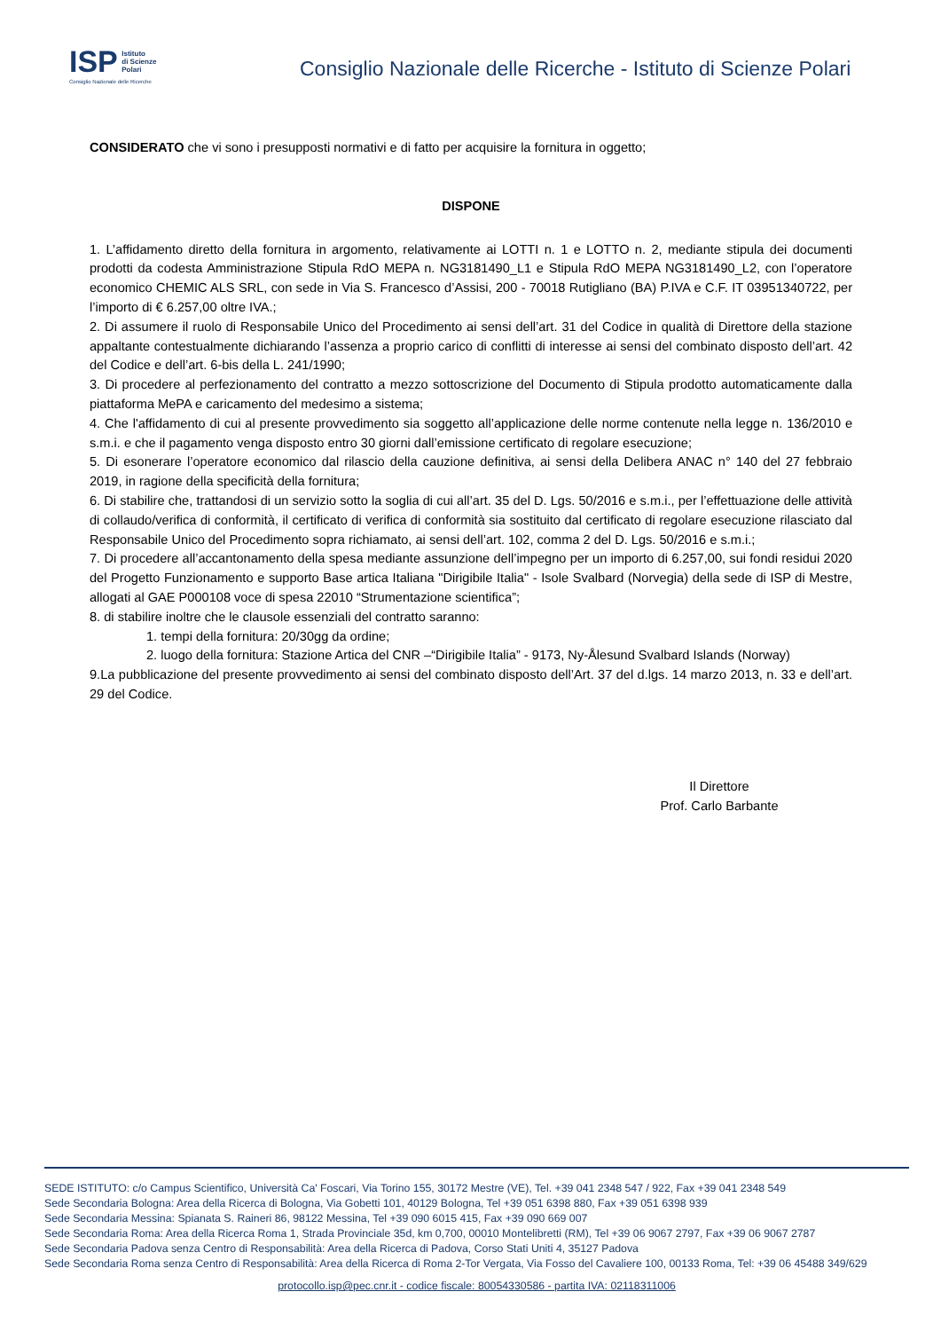ISP Istituto
di Scienze
Polari
Consiglio Nazionale delle Ricerche
Consiglio Nazionale delle Ricerche - Istituto di Scienze Polari
CONSIDERATO che vi sono i presupposti normativi e di fatto per acquisire la fornitura in oggetto;
DISPONE
1. L’affidamento diretto della fornitura in argomento, relativamente ai LOTTI n. 1 e LOTTO n. 2, mediante stipula dei documenti prodotti da codesta Amministrazione Stipula RdO MEPA n. NG3181490_L1 e Stipula RdO MEPA NG3181490_L2, con l’operatore economico CHEMIC ALS SRL, con sede in Via S. Francesco d’Assisi, 200 - 70018 Rutigliano (BA) P.IVA e C.F. IT 03951340722, per l’importo di € 6.257,00 oltre IVA.;
2. Di assumere il ruolo di Responsabile Unico del Procedimento ai sensi dell’art. 31 del Codice in qualità di Direttore della stazione appaltante contestualmente dichiarando l’assenza a proprio carico di conflitti di interesse ai sensi del combinato disposto dell’art. 42 del Codice e dell’art. 6-bis della L. 241/1990;
3. Di procedere al perfezionamento del contratto a mezzo sottoscrizione del Documento di Stipula prodotto automaticamente dalla piattaforma MePA e caricamento del medesimo a sistema;
4. Che l'affidamento di cui al presente provvedimento sia soggetto all’applicazione delle norme contenute nella legge n. 136/2010 e s.m.i. e che il pagamento venga disposto entro 30 giorni dall’emissione certificato di regolare esecuzione;
5. Di esonerare l’operatore economico dal rilascio della cauzione definitiva, ai sensi della Delibera ANAC n° 140 del 27 febbraio 2019, in ragione della specificità della fornitura;
6. Di stabilire che, trattandosi di un servizio sotto la soglia di cui all’art. 35 del D. Lgs. 50/2016 e s.m.i., per l’effettuazione delle attività di collaudo/verifica di conformità, il certificato di verifica di conformità sia sostituito dal certificato di regolare esecuzione rilasciato dal Responsabile Unico del Procedimento sopra richiamato, ai sensi dell’art. 102, comma 2 del D. Lgs. 50/2016 e s.m.i.;
7. Di procedere all’accantonamento della spesa mediante assunzione dell’impegno per un importo di 6.257,00, sui fondi residui 2020 del Progetto Funzionamento e supporto Base artica Italiana "Dirigibile Italia" - Isole Svalbard (Norvegia) della sede di ISP di Mestre, allogati al GAE P000108 voce di spesa 22010 “Strumentazione scientifica”;
8. di stabilire inoltre che le clausole essenziali del contratto saranno:
1. tempi della fornitura: 20/30gg da ordine;
2. luogo della fornitura: Stazione Artica del CNR –“Dirigibile Italia” - 9173, Ny-Ålesund Svalbard Islands (Norway)
9.La pubblicazione del presente provvedimento ai sensi del combinato disposto dell’Art. 37 del d.lgs. 14 marzo 2013, n. 33 e dell’art. 29 del Codice.
Il Direttore
Prof. Carlo Barbante
SEDE ISTITUTO: c/o Campus Scientifico, Università Ca' Foscari, Via Torino 155, 30172 Mestre (VE), Tel. +39 041 2348 547 / 922, Fax +39 041 2348 549
Sede Secondaria Bologna: Area della Ricerca di Bologna, Via Gobetti 101, 40129 Bologna, Tel +39 051 6398 880, Fax +39 051 6398 939
Sede Secondaria Messina: Spianata S. Raineri 86, 98122 Messina, Tel +39 090 6015 415, Fax +39 090 669 007
Sede Secondaria Roma: Area della Ricerca Roma 1, Strada Provinciale 35d, km 0,700, 00010 Montelibretti (RM), Tel +39 06 9067 2797, Fax +39 06 9067 2787
Sede Secondaria Padova senza Centro di Responsabilità: Area della Ricerca di Padova, Corso Stati Uniti 4, 35127 Padova
Sede Secondaria Roma senza Centro di Responsabilità: Area della Ricerca di Roma 2-Tor Vergata, Via Fosso del Cavaliere 100, 00133 Roma, Tel: +39 06 45488 349/629
protocollo.isp@pec.cnr.it - codice fiscale: 80054330586 - partita IVA: 02118311006